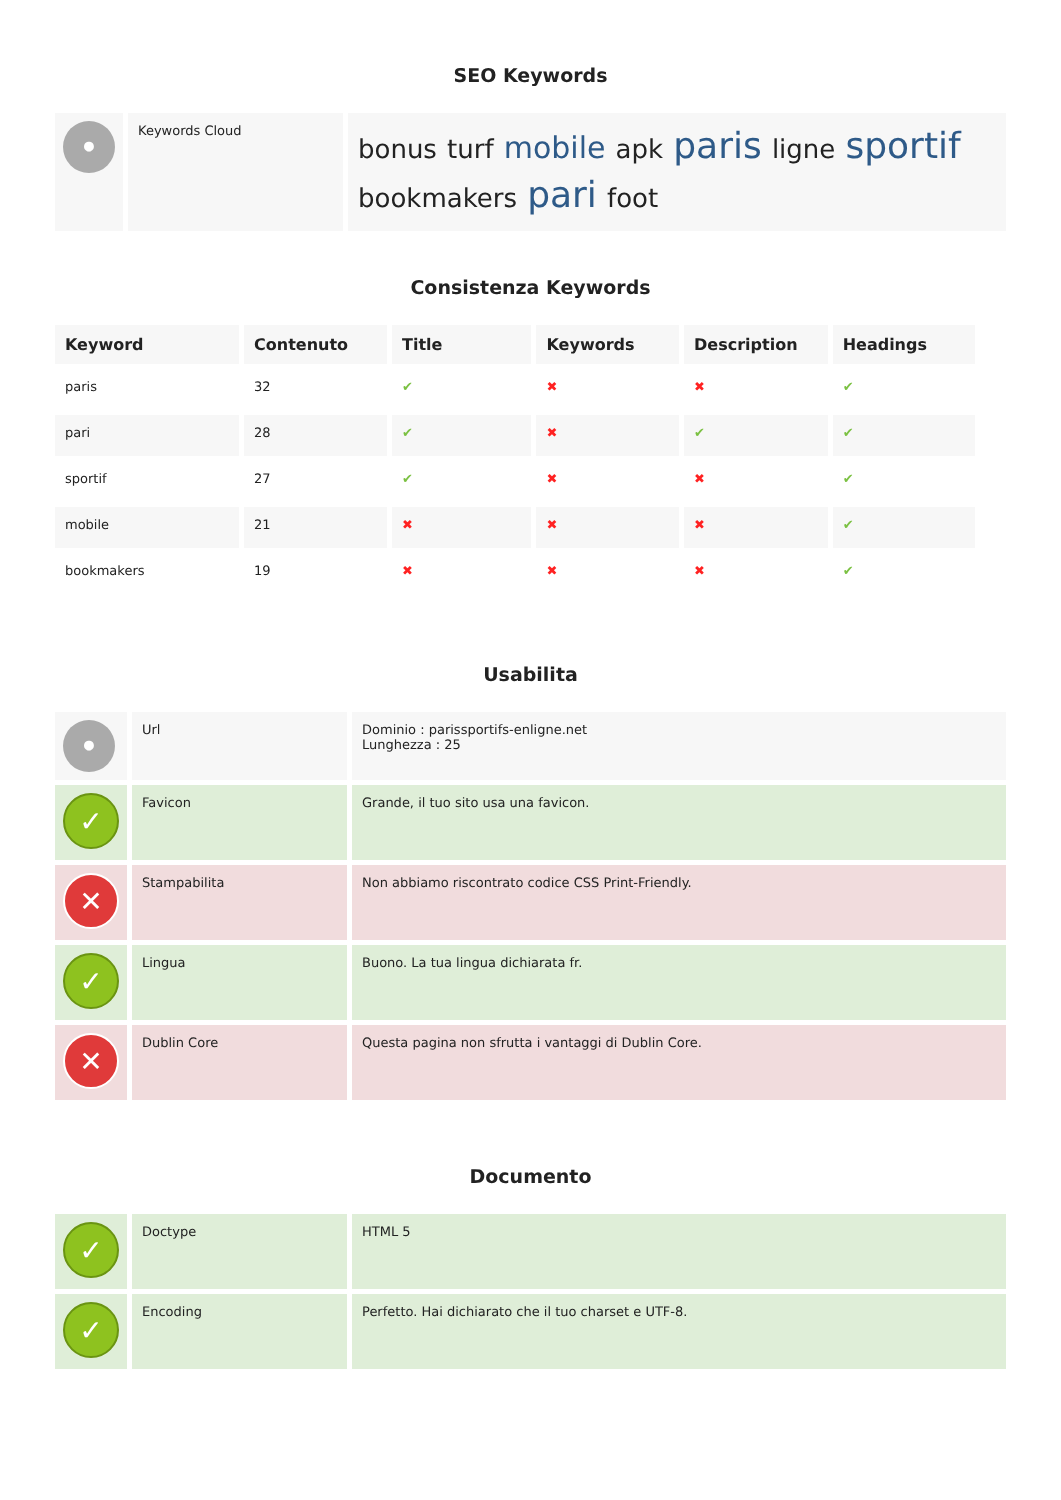SEO Keywords
| • | Keywords Cloud | bonus turf mobile apk paris ligne sportif bookmakers pari foot |
Consistenza Keywords
| Keyword | Contenuto | Title | Keywords | Description | Headings |
| --- | --- | --- | --- | --- | --- |
| paris | 32 | ✔ | ✖ | ✖ | ✔ |
| pari | 28 | ✔ | ✖ | ✔ | ✔ |
| sportif | 27 | ✔ | ✖ | ✖ | ✔ |
| mobile | 21 | ✖ | ✖ | ✖ | ✔ |
| bookmakers | 19 | ✖ | ✖ | ✖ | ✔ |
Usabilita
| • | Url | Dominio : parissportifs-enligne.net Lunghezza : 25 |
| ✓ | Favicon | Grande, il tuo sito usa una favicon. |
| ✕ | Stampabilita | Non abbiamo riscontrato codice CSS Print-Friendly. |
| ✓ | Lingua | Buono. La tua lingua dichiarata fr. |
| ✕ | Dublin Core | Questa pagina non sfrutta i vantaggi di Dublin Core. |
Documento
| ✓ | Doctype | HTML 5 |
| ✓ | Encoding | Perfetto. Hai dichiarato che il tuo charset e UTF-8. |